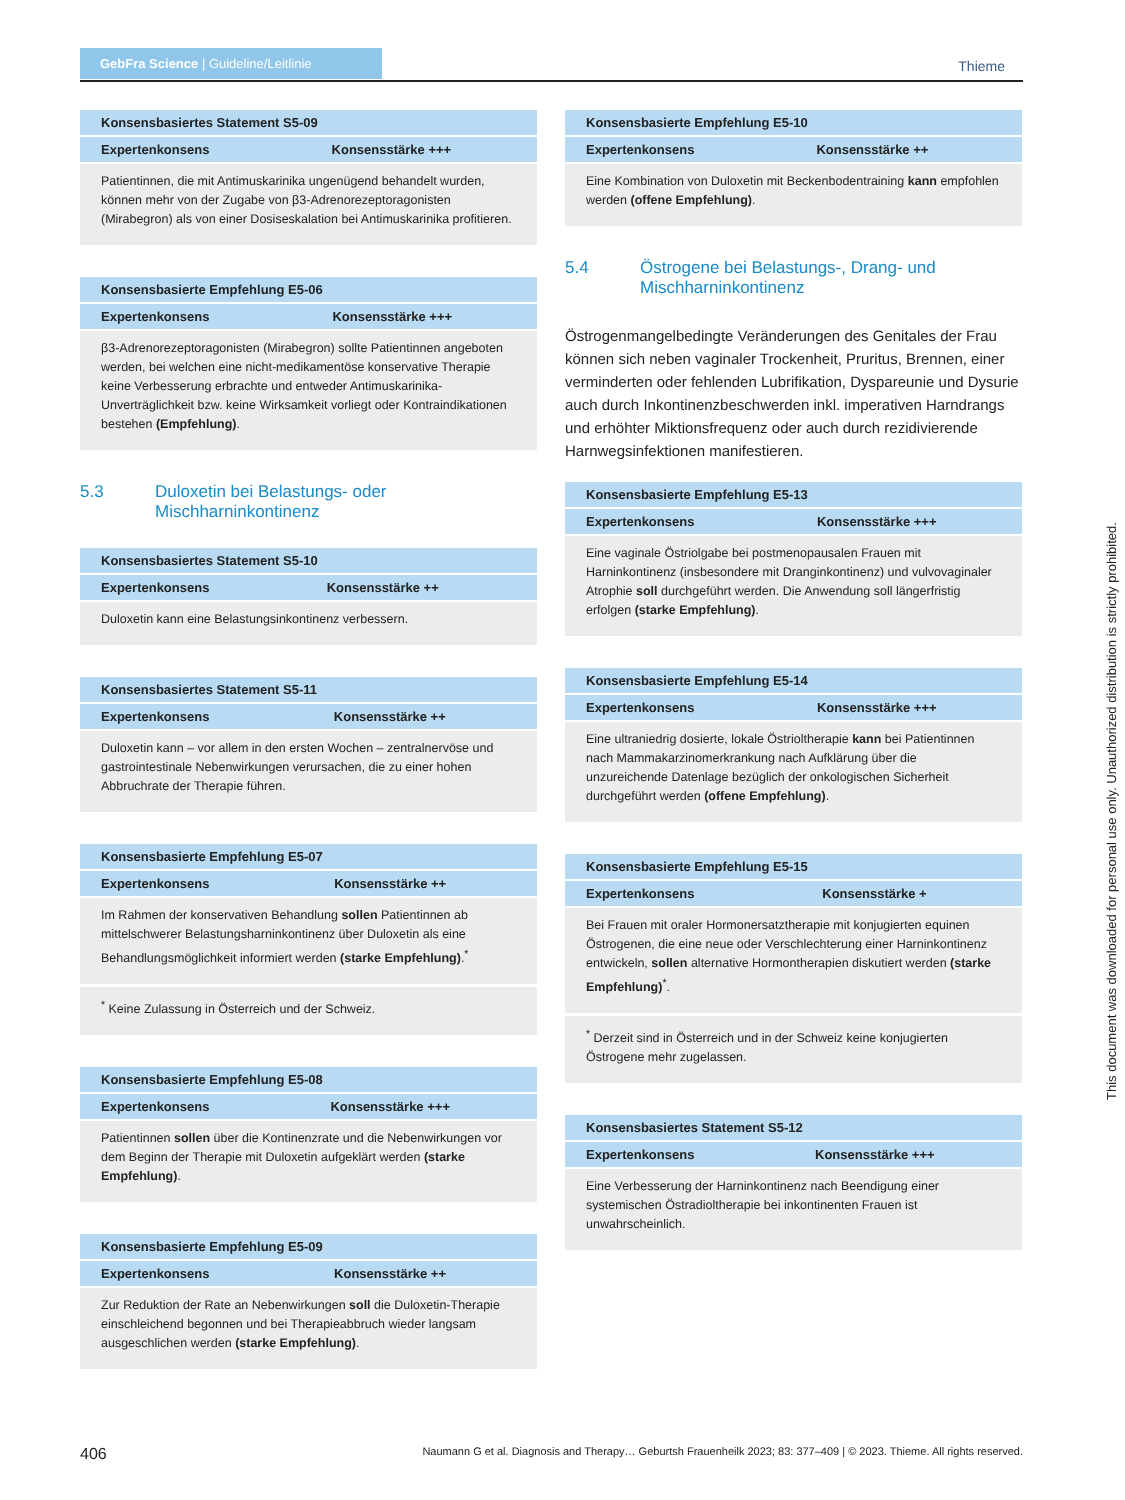GebFra Science | Guideline/Leitlinie
Thieme
| Konsensbasiertes Statement S5-09 | |
| --- | --- |
| Expertenkonsens | Konsensstärke +++ |
| Patientinnen, die mit Antimuskarinika ungenügend behandelt wurden, können mehr von der Zugabe von β3-Adrenorezeptoragonisten (Mirabegron) als von einer Dosiseskalation bei Antimuskarinika profitieren. | |
| Konsensbasierte Empfehlung E5-06 | |
| --- | --- |
| Expertenkonsens | Konsensstärke +++ |
| β3-Adrenorezeptoragonisten (Mirabegron) sollte Patientinnen angeboten werden, bei welchen eine nicht-medikamentöse konservative Therapie keine Verbesserung erbrachte und entweder Antimuskarinika-Unverträglichkeit bzw. keine Wirksamkeit vorliegt oder Kontraindikationen bestehen (Empfehlung) . | |
5.3 Duloxetin bei Belastungs- oder Mischharninkontinenz
| Konsensbasiertes Statement S5-10 | |
| --- | --- |
| Expertenkonsens | Konsensstärke ++ |
| Duloxetin kann eine Belastungsinkontinenz verbessern. | |
| Konsensbasiertes Statement S5-11 | |
| --- | --- |
| Expertenkonsens | Konsensstärke ++ |
| Duloxetin kann – vor allem in den ersten Wochen – zentralnervöse und gastrointestinale Nebenwirkungen verursachen, die zu einer hohen Abbruchrate der Therapie führen. | |
| Konsensbasierte Empfehlung E5-07 | |
| --- | --- |
| Expertenkonsens | Konsensstärke ++ |
| Im Rahmen der konservativen Behandlung sollen Patientinnen ab mittelschwerer Belastungsharninkontinenz über Duloxetin als eine Behandlungsmöglichkeit informiert werden (starke Empfehlung) .<sup>*</sup> | |
| <sup>*</sup> Keine Zulassung in Österreich und der Schweiz. | |
| Konsensbasierte Empfehlung E5-08 | |
| --- | --- |
| Expertenkonsens | Konsensstärke +++ |
| Patientinnen sollen über die Kontinenzrate und die Nebenwirkungen vor dem Beginn der Therapie mit Duloxetin aufgeklärt werden (starke Empfehlung) . | |
| Konsensbasierte Empfehlung E5-09 | |
| --- | --- |
| Expertenkonsens | Konsensstärke ++ |
| Zur Reduktion der Rate an Nebenwirkungen soll die Duloxetin-Therapie einschleichend begonnen und bei Therapieabbruch wieder langsam ausgeschlichen werden (starke Empfehlung) . | |
| Konsensbasierte Empfehlung E5-10 | |
| --- | --- |
| Expertenkonsens | Konsensstärke ++ |
| Eine Kombination von Duloxetin mit Beckenbodentraining kann empfohlen werden (offene Empfehlung) . | |
5.4 Östrogene bei Belastungs-, Drang- und Mischharninkontinenz
Östrogenmangelbedingte Veränderungen des Genitales der Frau können sich neben vaginaler Trockenheit, Pruritus, Brennen, einer verminderten oder fehlenden Lubrifikation, Dyspareunie und Dysurie auch durch Inkontinenzbeschwerden inkl. imperativen Harndrangs und erhöhter Miktionsfrequenz oder auch durch rezidivierende Harnwegsinfektionen manifestieren.
| Konsensbasierte Empfehlung E5-13 | |
| --- | --- |
| Expertenkonsens | Konsensstärke +++ |
| Eine vaginale Östriolgabe bei postmenopausalen Frauen mit Harninkontinenz (insbesondere mit Dranginkontinenz) und vulvovaginaler Atrophie soll durchgeführt werden. Die Anwendung soll längerfristig erfolgen (starke Empfehlung) . | |
| Konsensbasierte Empfehlung E5-14 | |
| --- | --- |
| Expertenkonsens | Konsensstärke +++ |
| Eine ultraniedrig dosierte, lokale Östrioltherapie kann bei Patientinnen nach Mammakarzinomerkrankung nach Aufklärung über die unzureichende Datenlage bezüglich der onkologischen Sicherheit durchgeführt werden (offene Empfehlung) . | |
| Konsensbasierte Empfehlung E5-15 | |
| --- | --- |
| Expertenkonsens | Konsensstärke + |
| Bei Frauen mit oraler Hormonersatztherapie mit konjugierten equinen Östrogenen, die eine neue oder Verschlechterung einer Harninkontinenz entwickeln, sollen alternative Hormontherapien diskutiert werden (starke Empfehlung)<sup>*</sup>. | |
| <sup>*</sup> Derzeit sind in Österreich und in der Schweiz keine konjugierten Östrogene mehr zugelassen. | |
| Konsensbasiertes Statement S5-12 | |
| --- | --- |
| Expertenkonsens | Konsensstärke +++ |
| Eine Verbesserung der Harninkontinenz nach Beendigung einer systemischen Östradioltherapie bei inkontinenten Frauen ist unwahrscheinlich. | |
This document was downloaded for personal use only. Unauthorized distribution is strictly prohibited.
406 Naumann G et al. Diagnosis and Therapy… Geburtsh Frauenheilk 2023; 83: 377–409 | © 2023. Thieme. All rights reserved.